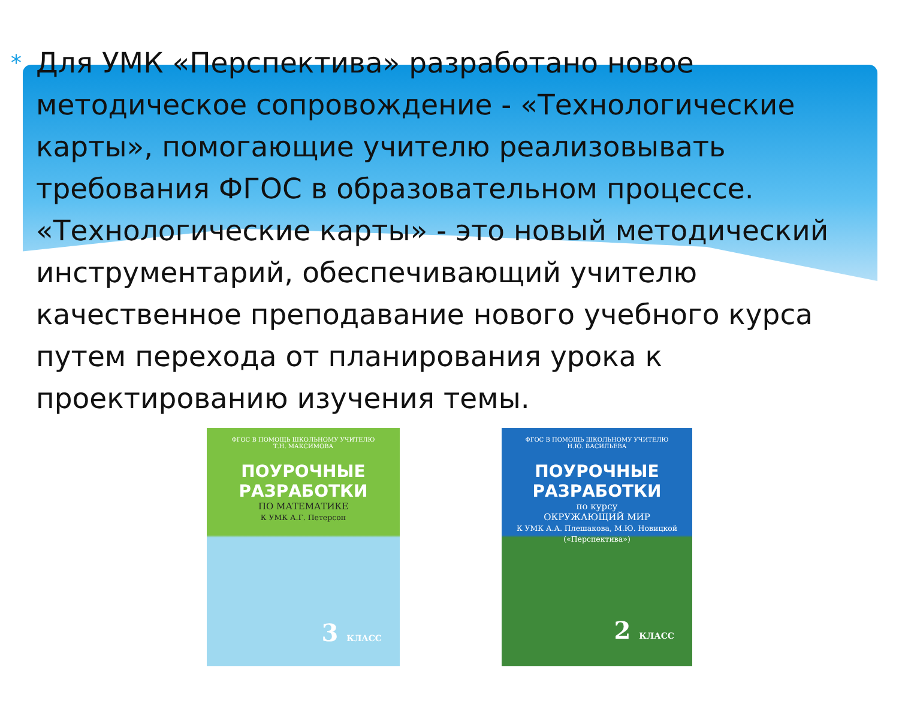* Для УМК «Перспектива» разработано новое методическое сопровождение - «Технологические карты», помогающие учителю реализовывать требования ФГОС в образовательном процессе. «Технологические карты» - это новый методический инструментарий, обеспечивающий учителю качественное преподавание нового учебного курса путем перехода от планирования урока к проектированию изучения темы.
ФГОС В ПОМОЩЬ ШКОЛЬНОМУ УЧИТЕЛЮ
Т.Н. МАКСИМОВА
ПОУРОЧНЫЕ
РАЗРАБОТКИ
ПО МАТЕМАТИКЕ
К УМК А.Г. Петерсон
3 КЛАСС
ФГОС В ПОМОЩЬ ШКОЛЬНОМУ УЧИТЕЛЮ
Н.Ю. ВАСИЛЬЕВА
ПОУРОЧНЫЕ
РАЗРАБОТКИ
по курсу
ОКРУЖАЮЩИЙ МИР
К УМК А.А. Плешакова, М.Ю. Новицкой («Перспектива»)
2 КЛАСС